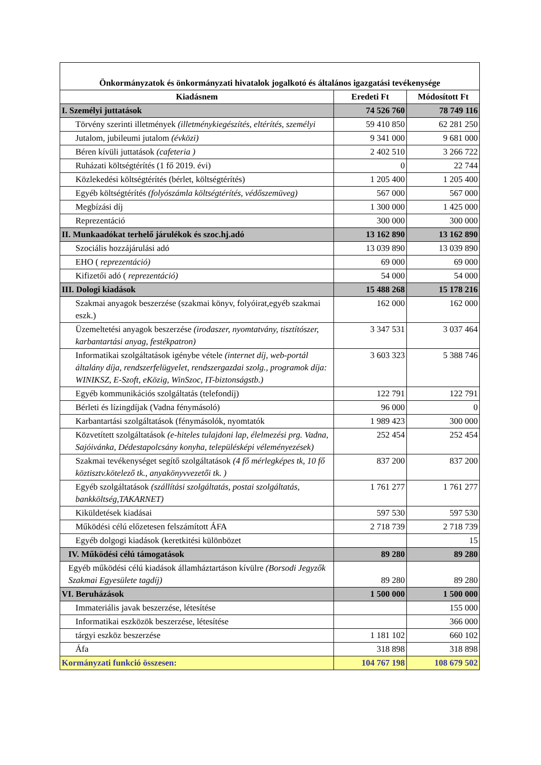| Önkormányzatok és önkormányzati hivatalok jogalkotó és általános igazgatási tevékenysége | | |
| --- | --- | --- |
| Kiadásnem | Eredeti Ft | Módosított Ft |
| I. Személyi juttatások | 74 526 760 | 78 749 116 |
| Törvény szerinti illetmények (illetménykiegészítés, eltérítés, személyi | 59 410 850 | 62 281 250 |
| Jutalom, jubileumi jutalom (évközi) | 9 341 000 | 9 681 000 |
| Béren kívüli juttatások (cafeteria ) | 2 402 510 | 3 266 722 |
| Ruházati költségtérítés (1 fő 2019. évi) | 0 | 22 744 |
| Közlekedési költségtérítés (bérlet, költségtérítés) | 1 205 400 | 1 205 400 |
| Egyéb költségtérítés (folyószámla költségtérítés, védőszemüveg) | 567 000 | 567 000 |
| Megbízási díj | 1 300 000 | 1 425 000 |
| Reprezentáció | 300 000 | 300 000 |
| II. Munkaadókat terhelő járulékok és szoc.hj.adó | 13 162 890 | 13 162 890 |
| Szociális hozzájárulási adó | 13 039 890 | 13 039 890 |
| EHO ( reprezentáció) | 69 000 | 69 000 |
| Kifizetői adó ( reprezentáció) | 54 000 | 54 000 |
| III. Dologi kiadások | 15 488 268 | 15 178 216 |
| Szakmai anyagok beszerzése (szakmai könyv, folyóirat,egyéb szakmai eszk.) | 162 000 | 162 000 |
| Üzemeltetési anyagok beszerzése (irodaszer, nyomtatvány, tisztítószer, karbantartási anyag, festékpatron) | 3 347 531 | 3 037 464 |
| Informatikai szolgáltatások igénybe vétele (internet díj, web-portál általány díja, rendszerfelügyelet, rendszergazdai szolg., programok díja: WINIKSZ, E-Szoft, eKözig, WinSzoc, IT-biztonságstb.) | 3 603 323 | 5 388 746 |
| Egyéb kommunikációs szolgáltatás (telefondíj) | 122 791 | 122 791 |
| Bérleti és lízingdíjak (Vadna fénymásoló) | 96 000 | 0 |
| Karbantartási szolgáltatások (fénymásolók, nyomtatók | 1 989 423 | 300 000 |
| Közvetített szolgáltatások (e-hiteles tulajdoni lap, élelmezési prg. Vadna, Sajóivánka, Dédestapolcsány konyha, településképi véleményezések) | 252 454 | 252 454 |
| Szakmai tevékenységet segítő szolgáltatások (4 fő mérlegképes tk, 10 fő köztisztv.kötelező tk., anyakönyvvezetői tk. ) | 837 200 | 837 200 |
| Egyéb szolgáltatások (szállítási szolgáltatás, postai szolgáltatás, bankköltség,TAKARNET) | 1 761 277 | 1 761 277 |
| Kiküldetések kiadásai | 597 530 | 597 530 |
| Működési célú előzetesen felszámított ÁFA | 2 718 739 | 2 718 739 |
| Egyéb dolgogi kiadások (keretkitési különbözet | | 15 |
| IV. Működési célú támogatások | 89 280 | 89 280 |
| Egyéb működési célú kiadások államháztartáson kívülre (Borsodi Jegyzők Szakmai Egyesülete tagdíj) | 89 280 | 89 280 |
| VI. Beruházások | 1 500 000 | 1 500 000 |
| Immateriális javak beszerzése, létesítése | | 155 000 |
| Informatikai eszközök beszerzése, létesítése | | 366 000 |
| tárgyi eszköz beszerzése | 1 181 102 | 660 102 |
| Áfa | 318 898 | 318 898 |
| Kormányzati funkció összesen: | 104 767 198 | 108 679 502 |